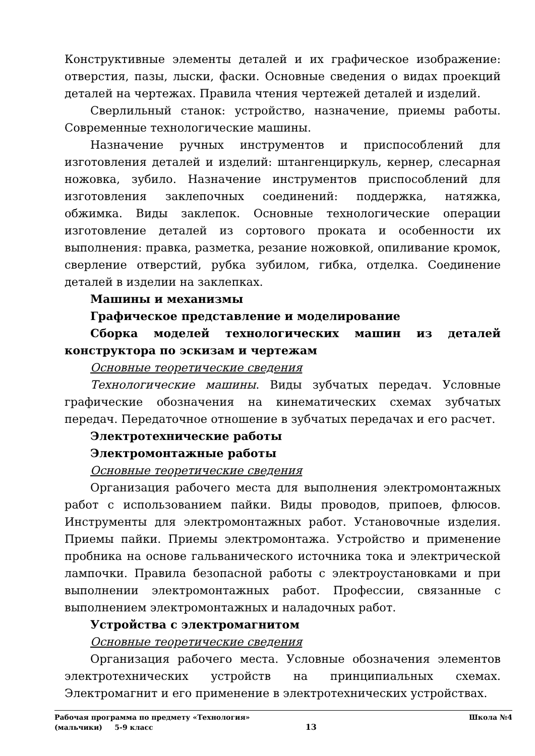Конструктивные элементы деталей и их графическое изображение: отверстия, пазы, лыски, фаски. Основные сведения о видах проекций деталей на чертежах. Правила чтения чертежей деталей и изделий.
Сверлильный станок: устройство, назначение, приемы работы. Современные технологические машины.
Назначение ручных инструментов и приспособлений для изготовления деталей и изделий: штангенциркуль, кернер, слесарная ножовка, зубило. Назначение инструментов приспособлений для изготовления заклепочных соединений: поддержка, натяжка, обжимка. Виды заклепок. Основные технологические операции изготовление деталей из сортового проката и особенности их выполнения: правка, разметка, резание ножовкой, опиливание кромок, сверление отверстий, рубка зубилом, гибка, отделка. Соединение деталей в изделии на заклепках.
Машины и механизмы
Графическое представление и моделирование
Сборка моделей технологических машин из деталей конструктора по эскизам и чертежам
Основные теоретические сведения
Технологические машины. Виды зубчатых передач. Условные графические обозначения на кинематических схемах зубчатых передач. Передаточное отношение в зубчатых передачах и его расчет.
Электротехнические работы
Электромонтажные работы
Основные теоретические сведения
Организация рабочего места для выполнения электромонтажных работ с использованием пайки. Виды проводов, припоев, флюсов. Инструменты для электромонтажных работ. Установочные изделия. Приемы пайки. Приемы электромонтажа. Устройство и применение пробника на основе гальванического источника тока и электрической лампочки. Правила безопасной работы с электроустановками и при выполнении электромонтажных работ. Профессии, связанные с выполнением электромонтажных и наладочных работ.
Устройства с электромагнитом
Основные теоретические сведения
Организация рабочего места. Условные обозначения элементов электротехнических устройств на принципиальных схемах. Электромагнит и его применение в электротехнических устройствах.
Рабочая программа по предмету «Технология» Школа №4
(мальчики) 5-9 класс 13